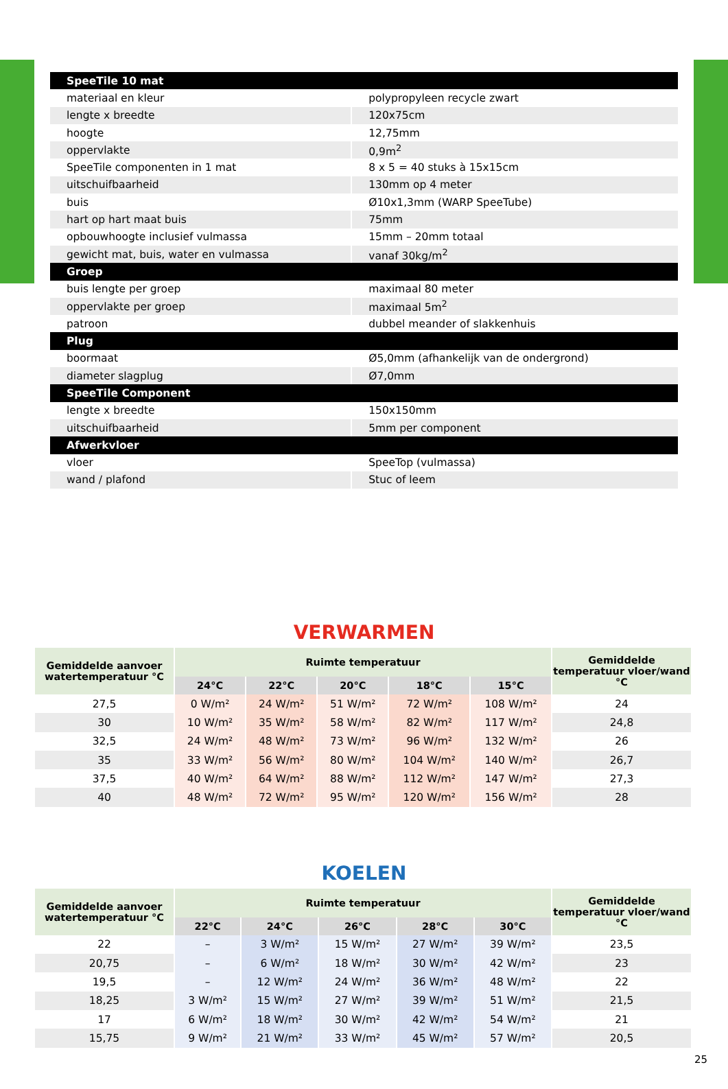| SpeeTile 10 mat | |
| materiaal en kleur | polypropyleen recycle zwart |
| lengte x breedte | 120x75cm |
| hoogte | 12,75mm |
| oppervlakte | 0,9m<sup>2</sup> |
| SpeeTile componenten in 1 mat | 8 x 5 = 40 stuks à 15x15cm |
| uitschuifbaarheid | 130mm op 4 meter |
| buis | Ø10x1,3mm (WARP SpeeTube) |
| hart op hart maat buis | 75mm |
| opbouwhoogte inclusief vulmassa | 15mm – 20mm totaal |
| gewicht mat, buis, water en vulmassa | vanaf 30kg/m<sup>2</sup> |
| Groep | |
| buis lengte per groep | maximaal 80 meter |
| oppervlakte per groep | maximaal 5m<sup>2</sup> |
| patroon | dubbel meander of slakkenhuis |
| Plug | |
| boormaat | Ø5,0mm (afhankelijk van de ondergrond) |
| diameter slagplug | Ø7,0mm |
| SpeeTile Component | |
| lengte x breedte | 150x150mm |
| uitschuifbaarheid | 5mm per component |
| Afwerkvloer | |
| vloer | SpeeTop (vulmassa) |
| wand / plafond | Stuc of leem |
VERWARMEN
| Gemiddelde aanvoer watertemperatuur °C | Ruimte temperatuur | | | | | Gemiddelde temperatuur vloer/wand °C |
| --- | --- | --- | --- | --- | --- | --- |
| | 24°C | 22°C | 20°C | 18°C | 15°C | |
| 27,5 | 0 W/m² | 24 W/m² | 51 W/m² | 72 W/m² | 108 W/m² | 24 |
| 30 | 10 W/m² | 35 W/m² | 58 W/m² | 82 W/m² | 117 W/m² | 24,8 |
| 32,5 | 24 W/m² | 48 W/m² | 73 W/m² | 96 W/m² | 132 W/m² | 26 |
| 35 | 33 W/m² | 56 W/m² | 80 W/m² | 104 W/m² | 140 W/m² | 26,7 |
| 37,5 | 40 W/m² | 64 W/m² | 88 W/m² | 112 W/m² | 147 W/m² | 27,3 |
| 40 | 48 W/m² | 72 W/m² | 95 W/m² | 120 W/m² | 156 W/m² | 28 |
KOELEN
| Gemiddelde aanvoer watertemperatuur °C | Ruimte temperatuur | | | | | Gemiddelde temperatuur vloer/wand °C |
| --- | --- | --- | --- | --- | --- | --- |
| | 22°C | 24°C | 26°C | 28°C | 30°C | |
| 22 | – | 3 W/m² | 15 W/m² | 27 W/m² | 39 W/m² | 23,5 |
| 20,75 | – | 6 W/m² | 18 W/m² | 30 W/m² | 42 W/m² | 23 |
| 19,5 | – | 12 W/m² | 24 W/m² | 36 W/m² | 48 W/m² | 22 |
| 18,25 | 3 W/m² | 15 W/m² | 27 W/m² | 39 W/m² | 51 W/m² | 21,5 |
| 17 | 6 W/m² | 18 W/m² | 30 W/m² | 42 W/m² | 54 W/m² | 21 |
| 15,75 | 9 W/m² | 21 W/m² | 33 W/m² | 45 W/m² | 57 W/m² | 20,5 |
25